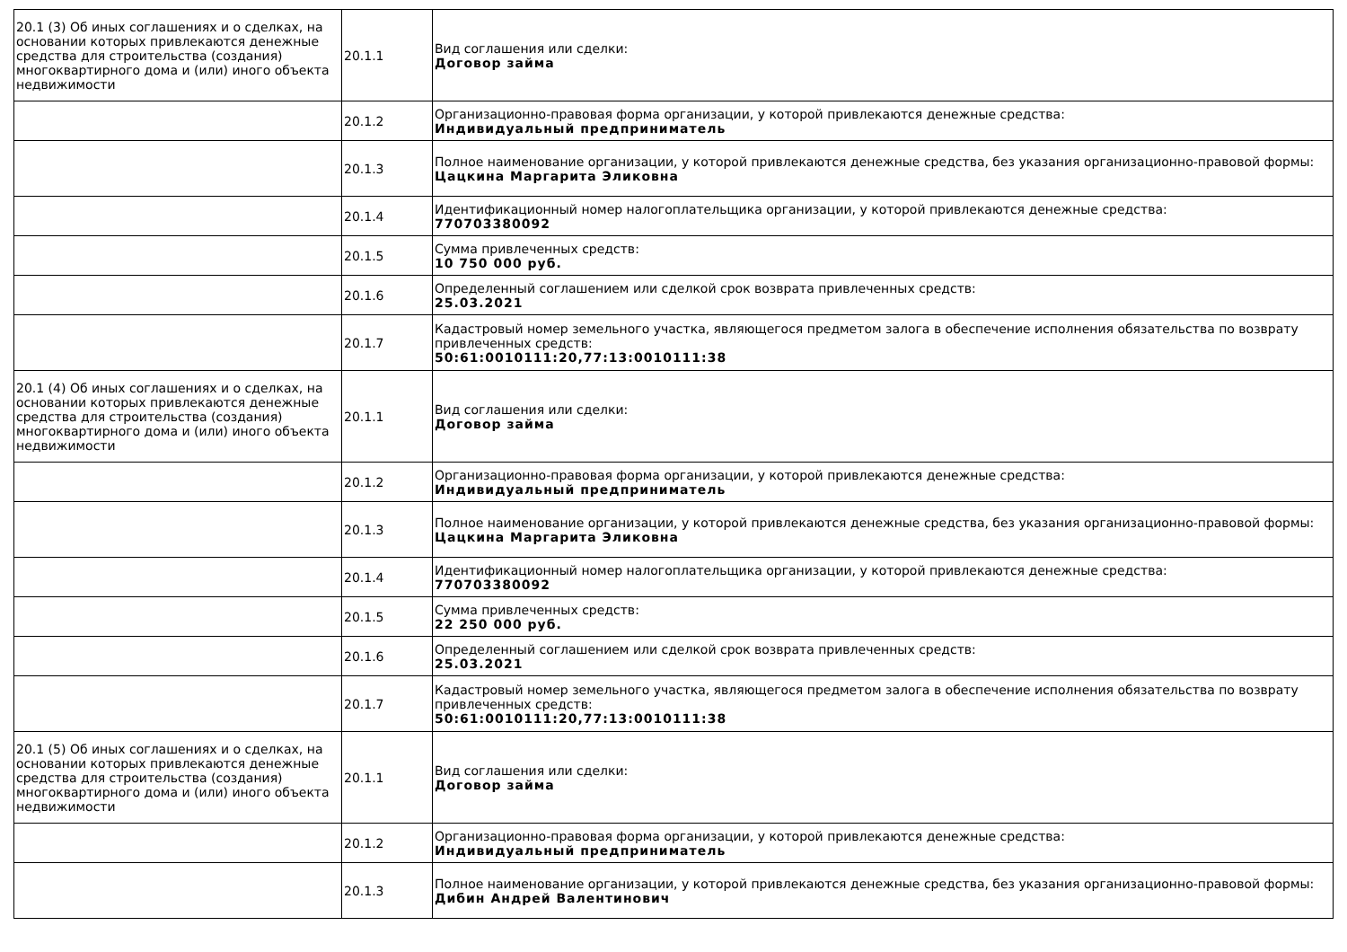| 20.1 (3) Об иных соглашениях и о сделках, на основании которых привлекаются денежные средства для строительства (создания) многоквартирного дома и (или) иного объекта недвижимости | 20.1.1 | Вид соглашения или сделки: Договор займа |
| | 20.1.2 | Организационно-правовая форма организации, у которой привлекаются денежные средства: Индивидуальный предприниматель |
| | 20.1.3 | Полное наименование организации, у которой привлекаются денежные средства, без указания организационно-правовой формы: Цацкина Маргарита Эликовна |
| | 20.1.4 | Идентификационный номер налогоплательщика организации, у которой привлекаются денежные средства: 770703380092 |
| | 20.1.5 | Сумма привлеченных средств: 10 750 000 руб. |
| | 20.1.6 | Определенный соглашением или сделкой срок возврата привлеченных средств: 25.03.2021 |
| | 20.1.7 | Кадастровый номер земельного участка, являющегося предметом залога в обеспечение исполнения обязательства по возврату привлеченных средств: 50:61:0010111:20,77:13:0010111:38 |
| 20.1 (4) Об иных соглашениях и о сделках, на основании которых привлекаются денежные средства для строительства (создания) многоквартирного дома и (или) иного объекта недвижимости | 20.1.1 | Вид соглашения или сделки: Договор займа |
| | 20.1.2 | Организационно-правовая форма организации, у которой привлекаются денежные средства: Индивидуальный предприниматель |
| | 20.1.3 | Полное наименование организации, у которой привлекаются денежные средства, без указания организационно-правовой формы: Цацкина Маргарита Эликовна |
| | 20.1.4 | Идентификационный номер налогоплательщика организации, у которой привлекаются денежные средства: 770703380092 |
| | 20.1.5 | Сумма привлеченных средств: 22 250 000 руб. |
| | 20.1.6 | Определенный соглашением или сделкой срок возврата привлеченных средств: 25.03.2021 |
| | 20.1.7 | Кадастровый номер земельного участка, являющегося предметом залога в обеспечение исполнения обязательства по возврату привлеченных средств: 50:61:0010111:20,77:13:0010111:38 |
| 20.1 (5) Об иных соглашениях и о сделках, на основании которых привлекаются денежные средства для строительства (создания) многоквартирного дома и (или) иного объекта недвижимости | 20.1.1 | Вид соглашения или сделки: Договор займа |
| | 20.1.2 | Организационно-правовая форма организации, у которой привлекаются денежные средства: Индивидуальный предприниматель |
| | 20.1.3 | Полное наименование организации, у которой привлекаются денежные средства, без указания организационно-правовой формы: Дибин Андрей Валентинович |